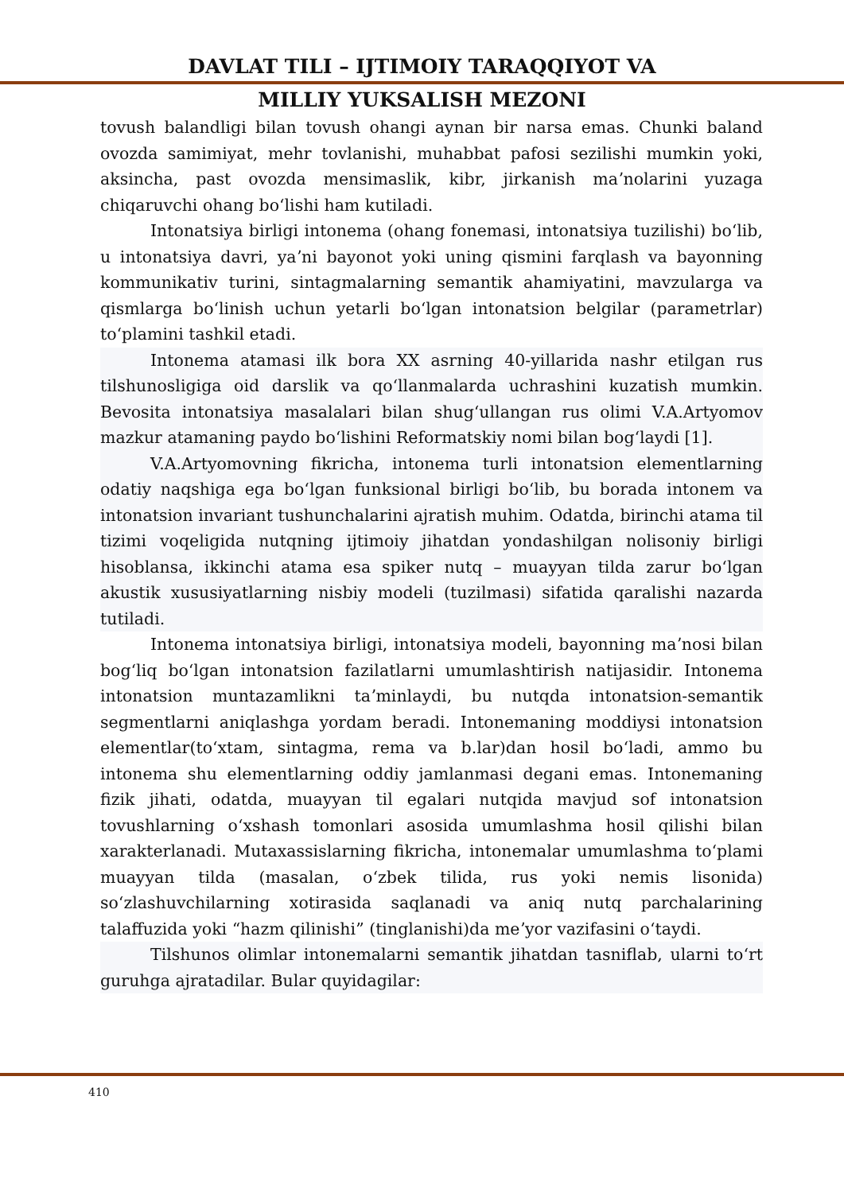DAVLAT TILI – IJTIMOIY TARAQQIYOT VA
MILLIY YUKSALISH MEZONI
tovush balandligi bilan tovush ohangi aynan bir narsa emas. Chunki baland ovozda samimiyat, mehr tovlanishi, muhabbat pafosi sezilishi mumkin yoki, aksincha, past ovozda mensimaslik, kibr, jirkanish maʼnolarini yuzaga chiqaruvchi ohang boʻlishi ham kutiladi.
Intonatsiya birligi intonema (ohang fonemasi, intonatsiya tuzilishi) boʻlib, u intonatsiya davri, yaʼni bayonot yoki uning qismini farqlash va bayonning kommunikativ turini, sintagmalarning semantik ahamiyatini, mavzularga va qismlarga boʻlinish uchun yetarli boʻlgan intonatsion belgilar (parametrlar) toʻplamini tashkil etadi.
Intonema atamasi ilk bora XX asrning 40-yillarida nashr etilgan rus tilshunosligiga oid darslik va qoʻllanmalarda uchrashini kuzatish mumkin. Bevosita intonatsiya masalalari bilan shugʻullangan rus olimi V.A.Artyomov mazkur atamaning paydo boʻlishini Reformatskiy nomi bilan bogʻlaydi [1].
V.A.Artyomovning fikricha, intonema turli intonatsion elementlarning odatiy naqshiga ega boʻlgan funksional birligi boʻlib, bu borada intonem va intonatsion invariant tushunchalarini ajratish muhim. Odatda, birinchi atama til tizimi voqeligida nutqning ijtimoiy jihatdan yondashilgan nolisoniy birligi hisoblansa, ikkinchi atama esa spiker nutq – muayyan tilda zarur boʻlgan akustik xususiyatlarning nisbiy modeli (tuzilmasi) sifatida qaralishi nazarda tutiladi.
Intonema intonatsiya birligi, intonatsiya modeli, bayonning maʼnosi bilan bogʻliq boʻlgan intonatsion fazilatlarni umumlashtirish natijasidir. Intonema intonatsion muntazamlikni taʼminlaydi, bu nutqda intonatsion-semantik segmentlarni aniqlashga yordam beradi. Intonemaning moddiysi intonatsion elementlar(toʻxtam, sintagma, rema va b.lar)dan hosil boʻladi, ammo bu intonema shu elementlarning oddiy jamlanmasi degani emas. Intonemaning fizik jihati, odatda, muayyan til egalari nutqida mavjud sof intonatsion tovushlarning oʻxshash tomonlari asosida umumlashma hosil qilishi bilan xarakterlanadi. Mutaxassislarning fikricha, intonemalar umumlashma toʻplami muayyan tilda (masalan, oʻzbek tilida, rus yoki nemis lisonida) soʻzlashuvchilarning xotirasida saqlanadi va aniq nutq parchalarining talaffuzida yoki “hazm qilinishi” (tinglanishi)da meʼyor vazifasini oʻtaydi.
Tilshunos olimlar intonemalarni semantik jihatdan tasniflab, ularni toʻrt guruhga ajratadilar. Bular quyidagilar:
410